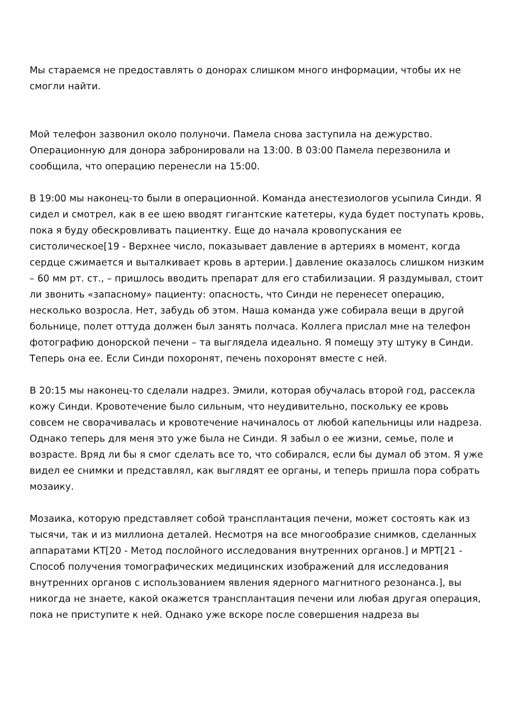Мы стараемся не предоставлять о донорах слишком много информации, чтобы их не смогли найти.
Мой телефон зазвонил около полуночи. Памела снова заступила на дежурство. Операционную для донора забронировали на 13:00. В 03:00 Памела перезвонила и сообщила, что операцию перенесли на 15:00.
В 19:00 мы наконец-то были в операционной. Команда анестезиологов усыпила Синди. Я сидел и смотрел, как в ее шею вводят гигантские катетеры, куда будет поступать кровь, пока я буду обескровливать пациентку. Еще до начала кровопускания ее систолическое[19 - Верхнее число, показывает давление в артериях в момент, когда сердце сжимается и выталкивает кровь в артерии.] давление оказалось слишком низким – 60 мм рт. ст., – пришлось вводить препарат для его стабилизации. Я раздумывал, стоит ли звонить «запасному» пациенту: опасность, что Синди не перенесет операцию, несколько возросла. Нет, забудь об этом. Наша команда уже собирала вещи в другой больнице, полет оттуда должен был занять полчаса. Коллега прислал мне на телефон фотографию донорской печени – та выглядела идеально. Я помещу эту штуку в Синди. Теперь она ее. Если Синди похоронят, печень похоронят вместе с ней.
В 20:15 мы наконец-то сделали надрез. Эмили, которая обучалась второй год, рассекла кожу Синди. Кровотечение было сильным, что неудивительно, поскольку ее кровь совсем не сворачивалась и кровотечение начиналось от любой капельницы или надреза. Однако теперь для меня это уже была не Синди. Я забыл о ее жизни, семье, поле и возрасте. Вряд ли бы я смог сделать все то, что собирался, если бы думал об этом. Я уже видел ее снимки и представлял, как выглядят ее органы, и теперь пришла пора собрать мозаику.
Мозаика, которую представляет собой трансплантация печени, может состоять как из тысячи, так и из миллиона деталей. Несмотря на все многообразие снимков, сделанных аппаратами КТ[20 - Метод послойного исследования внутренних органов.] и МРТ[21 - Способ получения томографических медицинских изображений для исследования внутренних органов с использованием явления ядерного магнитного резонанса.], вы никогда не знаете, какой окажется трансплантация печени или любая другая операция, пока не приступите к ней. Однако уже вскоре после совершения надреза вы